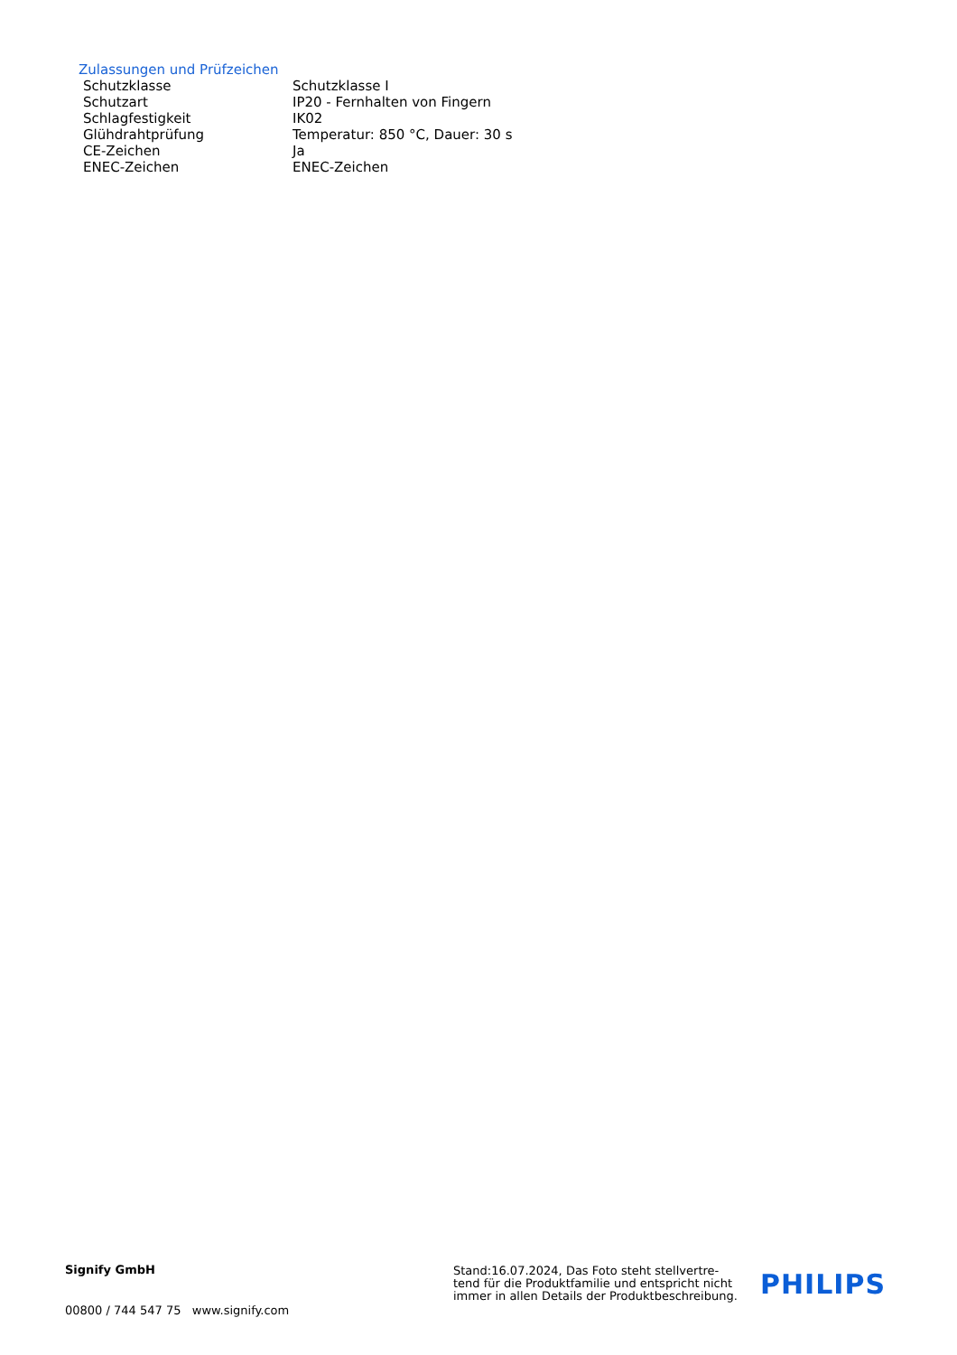Zulassungen und Prüfzeichen
| Schutzklasse | Schutzklasse I |
| Schutzart | IP20 - Fernhalten von Fingern |
| Schlagfestigkeit | IK02 |
| Glühdrahtprüfung | Temperatur: 850 °C, Dauer: 30 s |
| CE-Zeichen | Ja |
| ENEC-Zeichen | ENEC-Zeichen |
Signify GmbH
00800 / 744 547 75 www.signify.com
Stand:16.07.2024, Das Foto steht stellvertre-
tend für die Produktfamilie und entspricht nicht
immer in allen Details der Produktbeschreibung.
PHILIPS